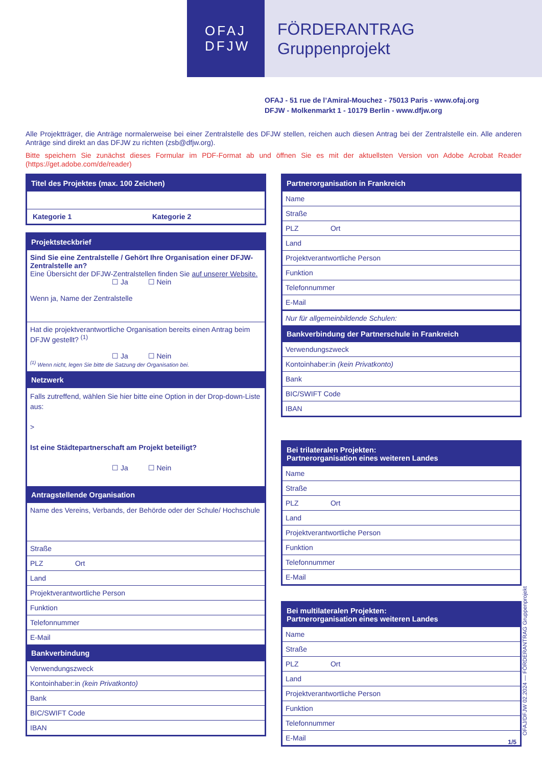OFAJ
DFJW
FÖRDERANTRAG
Gruppenprojekt
OFAJ - 51 rue de l’Amiral-Mouchez - 75013 Paris - www.ofaj.org
DFJW - Molkenmarkt 1 - 10179 Berlin - www.dfjw.org
Alle Projektträger, die Anträge normalerweise bei einer Zentralstelle des DFJW stellen, reichen auch diesen Antrag bei der Zentralstelle ein. Alle anderen Anträge sind direkt an das DFJW zu richten (zsb@dfjw.org).
Bitte speichern Sie zunächst dieses Formular im PDF-Format ab und öffnen Sie es mit der aktuellsten Version von Adobe Acrobat Reader (https://get.adobe.com/de/reader)
Titel des Projektes (max. 100 Zeichen)
Kategorie 1 Kategorie 2
Projektsteckbrief
Sind Sie eine Zentralstelle / Gehört Ihre Organisation einer DFJW-Zentralstelle an?
Eine Übersicht der DFJW-Zentralstellen finden Sie auf unserer Website.
☐ Ja ☐ Nein
Wenn ja, Name der Zentralstelle
Hat die projektverantwortliche Organisation bereits einen Antrag beim DFJW gestellt? <sup>(1)</sup>
☐ Ja ☐ Nein
<sup>(1)</sup> Wenn nicht, legen Sie bitte die Satzung der Organisation bei.
Netzwerk
Falls zutreffend, wählen Sie hier bitte eine Option in der Drop-down-Liste aus:
>
Ist eine Städtepartnerschaft am Projekt beteiligt?
☐ Ja ☐ Nein
Antragstellende Organisation
Name des Vereins, Verbands, der Behörde oder der Schule/ Hochschule
Straße
PLZ Ort
Land
Projektverantwortliche Person
Funktion
Telefonnummer
E-Mail
Bankverbindung
Verwendungszweck
Kontoinhaber:in (kein Privatkonto)
Bank
BIC/SWIFT Code
IBAN
Partnerorganisation in Frankreich
Name
Straße
PLZ Ort
Land
Projektverantwortliche Person
Funktion
Telefonnummer
E-Mail
Nur für allgemeinbildende Schulen:
Bankverbindung der Partnerschule in Frankreich
Verwendungszweck
Kontoinhaber:in (kein Privatkonto)
Bank
BIC/SWIFT Code
IBAN
Bei trilateralen Projekten:
Partnerorganisation eines weiteren Landes
Name
Straße
PLZ Ort
Land
Projektverantwortliche Person
Funktion
Telefonnummer
E-Mail
Bei multilateralen Projekten:
Partnerorganisation eines weiteren Landes
Name
Straße
PLZ Ort
Land
Projektverantwortliche Person
Funktion
Telefonnummer
E-Mail
OFAJ/DFJW 02.2024 — FÖRDERANTRAG Gruppenprojekt
1/5